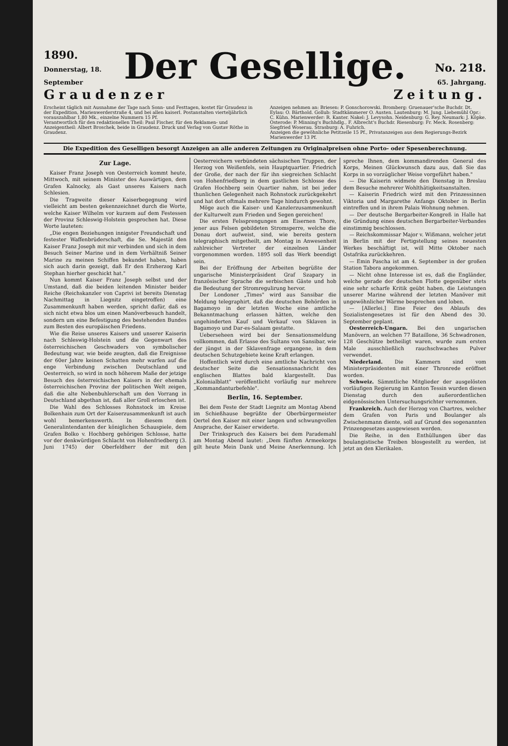1890.
Donnerstag, 18. September
Der Gesellige.
No. 218.
65. Jahrgang.
Graudenzer Zeitung.
Erscheint täglich mit Ausnahme der Tage nach Sonn- und Festtagen, kostet für Graudenz in der Expedition, Marienwerderstraße 4, und bei allen kaiserl. Postanstalten vierteljährlich vorauszahlbar 1,80 Mk., einzelne Nummern 15 Pf.
Verantwortlich für den redaktionellen Theil: Paul Fischer, für den Reklamen- und Anzeigentheil: Albert Broschek, beide in Graudenz. Druck und Verlag von Gustav Röthe in Graudenz.
Anzeigen nehmen an: Briesen: P. Gonschorowski. Bromberg: Gruenauer'sche Buchdr. Dt. Eylau: O. Bärthold. Gollub: Stadtkämmerer O. Austen. Lautenburg: M. Jung. Liebemühl Opr.: C. Kühn. Marienwerder: R. Kanter. Nakel: J. Levysohn. Neidenburg: G. Rey. Neumark: J. Köpke. Osterode: P. Minning's Buchhdlg., F. Albrecht's Buchdr. Riesenburg: Fr. Meck. Rosenberg: Siegfried Woserau. Strasburg: A. Fuhrich.
Anzeigen die gewöhnliche Petitzeile 15 Pf., Privatanzeigen aus dem Regierungs-Bezirk Marienwerder 13 Pf.
Die Expedition des Geselligen besorgt Anzeigen an alle anderen Zeitungen zu Originalpreisen ohne Porto- oder Spesenberechnung.
Zur Lage.
Kaiser Franz Joseph von Oesterreich kommt heute, Mittwoch, mit seinem Minister des Auswärtigen, dem Grafen Kalnocky, als Gast unseres Kaisers nach Schlesien.
Die Tragweite dieser Kaiserbegegnung wird vielleicht am besten gekennzeichnet durch die Worte, welche Kaiser Wilhelm vor kurzem auf dem Festessen der Provinz Schleswig-Holstein gesprochen hat. Diese Worte lauteten:
„Die engen Beziehungen innigster Freundschaft und festester Waffenbrüderschaft, die Se. Majestät den Kaiser Franz Joseph mit mir verbinden und sich in dem Besuch Seiner Marine und in dem Verhältniß Seiner Marine zu meinen Schiffen bekundet haben, haben sich auch darin gezeigt, daß Er den Erzherzog Karl Stephan hierher geschickt hat."
Nun kommt Kaiser Franz Joseph selbst und der Umstand, daß die beiden leitenden Minister beider Reiche (Reichskanzler von Caprivi ist bereits Dienstag Nachmittag in Liegnitz eingetroffen) eine Zusammenkunft haben werden, spricht dafür, daß es sich nicht etwa blos um einen Manöverbesuch handelt, sondern um eine Befestigung des bestehenden Bundes zum Besten des europäischen Friedens.
Wie die Reise unseres Kaisers und unserer Kaiserin nach Schleswig-Holstein und die Gegenwart des österreichischen Geschwaders von symbolischer Bedeutung war, wie beide zeugten, daß die Ereignisse der 60er Jahre keinen Schatten mehr warfen auf die enge Verbindung zwischen Deutschland und Oesterreich, so wird in noch höherem Maße der jetzige Besuch des österreichischen Kaisers in der ehemals österreichischen Provinz der politischen Welt zeigen, daß die alte Nebenbuhlerschaft um den Vorrang in Deutschland abgethan ist, daß aller Groll erloschen ist.
Die Wahl des Schlosses Rohnstock im Kreise Bolkenhain zum Ort der Kaiserzusammenkunft ist auch wohl bemerkenswerth. In diesem dem Generalintendanten der königlichen Schauspiele, dem Grafen Bolko v. Hochberg gehörigen Schlosse, hatte vor der denkwürdigen Schlacht von Hohenfriedberg (3. Juni 1745) der Oberfeldherr der mit den Oesterreichern verbündeten sächsischen Truppen, der Herzog von Weißenfels, sein Hauptquartier. Friedrich der Große, der nach der für ihn siegreichen Schlacht von Hohenfriedberg in dem gastlichen Schlosse des Grafen Hochberg sein Quartier nahm, ist bei jeder thunlichen Gelegenheit nach Rohnstock zurückgekehrt und hat dort oftmals mehrere Tage hindurch gewohnt.
Möge auch die Kaiser- und Kanzlerzusammenkunft der Kulturwelt zum Frieden und Segen gereichen!
Die ersten Felssprengungen am Eisernen Thore, jener aus Felsen gebildeten Stromsperre, welche die Donau dort aufweist, sind, wie bereits gestern telegraphisch mitgetheilt, am Montag in Anwesenheit zahlreicher Vertreter der einzelnen Länder vorgenommen worden. 1895 soll das Werk beendigt sein.
Bei der Eröffnung der Arbeiten begrüßte der ungarische Ministerpräsident Graf Szapary in französischer Sprache die serbischen Gäste und hob die Bedeutung der Stromregulirung hervor.
Der Londoner „Times" wird aus Sansibar die Meldung telegraphirt, daß die deutschen Behörden in Bagamoyo in der letzten Woche eine amtliche Bekanntmachung erlassen hätten, welche den ungehinderten Kauf und Verkauf von Sklaven in Bagamoyo und Dar-es-Salaam gestatte.
Ueberseheen wird bei der Sensationsmeldung vollkommen, daß Erlasse des Sultans von Sansibar, wie der jüngst in der Sklavenfrage ergangene, in dem deutschen Schutzgebiete keine Kraft erlangen.
Hoffentlich wird durch eine amtliche Nachricht von deutscher Seite die Sensationsnachricht des englischen Blattes bald klargestellt. Das „Kolonialblatt" veröffentlicht vorläufig nur mehrere „Kommandanturbefehle".
Berlin, 16. September.
Bei dem Feste der Stadt Liegnitz am Montag Abend im Schießhause begrüßte der Oberbürgermeister Oertel den Kaiser mit einer langen und schwungvollen Ansprache, der Kaiser erwiderte.
Der Trinkspruch des Kaisers bei dem Parademahl am Montag Abend lautet: „Dem fünften Armeekorps gilt heute Mein Dank und Meine Anerkennung. Ich spreche Ihnen, dem kommandirenden General des Korps, Meinen Glückwunsch dazu aus, daß Sie das Korps in so vorzüglicher Weise vorgeführt haben."
— Die Kaiserin widmete den Dienstag in Breslau dem Besuche mehrerer Wohlthätigkeitsanstalten.
— Kaiserin Friedrich wird mit den Prinzessinnen Viktoria und Margarethe Anfangs Oktober in Berlin eintreffen und in ihrem Palais Wohnung nehmen.
— Der deutsche Bergarbeiter-Kongreß in Halle hat die Gründung eines deutschen Bergarbeiter-Verbandes einstimmig beschlossen.
— Reichskommissar Major v. Wißmann, welcher jetzt in Berlin mit der Fertigstellung seines neuesten Werkes beschäftigt ist, will Mitte Oktober nach Ostafrika zurückkehren.
— Emin Pascha ist am 4. September in der großen Station Tabora angekommen.
— Nicht ohne Interesse ist es, daß die Engländer, welche gerade der deutschen Flotte gegenüber stets eine sehr scharfe Kritik geübt haben, die Leistungen unserer Marine während der letzten Manöver mit ungewöhnlicher Wärme besprechen und loben.
— [Allerlei.] Eine Feier des Ablaufs des Sozialistengesetzes ist für den Abend des 30. September geplant.
Oesterreich-Ungarn. Bei den ungarischen Manövern, an welchen 77 Bataillone, 36 Schwadronen, 128 Geschütze betheiligt waren, wurde zum ersten Male ausschließlich rauchschwaches Pulver verwendet.
Niederland. Die Kammern sind vom Ministerpräsidenten mit einer Thronrede eröffnet worden.
Schweiz. Sämmtliche Mitglieder der ausgelösten vorläufigen Regierung im Kanton Tessin wurden diesen Dienstag durch den außerordentlichen eidgenössischen Untersuchungsrichter vernommen.
Frankreich. Auch der Herzog von Chartres, welcher dem Grafen von Paris und Boulanger als Zwischenmann diente, soll auf Grund des sogenannten Prinzengesetzes ausgewiesen werden.
Die Reihe, in den Enthüllungen über das boulangistische Treiben blosgestellt zu werden, ist jetzt an den Klerikalen.